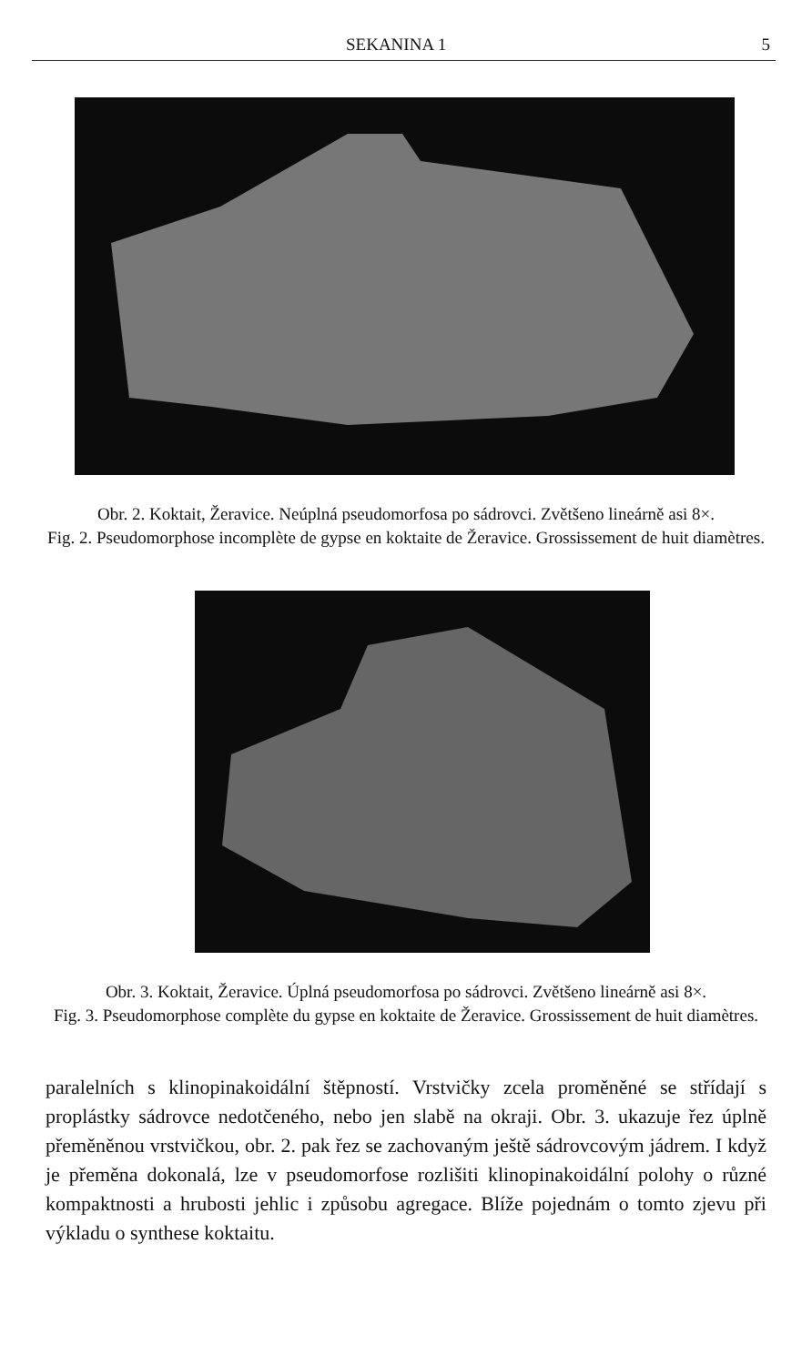SEKANINA 1 5
Obr. 2. Koktait, Žeravice. Neúplná pseudomorfosa po sádrovci. Zvětšeno lineárně asi 8×.
Fig. 2. Pseudomorphose incomplète de gypse en koktaite de Žeravice. Grossissement de huit diamètres.
Obr. 3. Koktait, Žeravice. Úplná pseudomorfosa po sádrovci. Zvětšeno lineárně asi 8×.
Fig. 3. Pseudomorphose complète du gypse en koktaite de Žeravice. Grossissement de huit diamètres.
paralelních s klinopinakoidální štěpností. Vrstvičky zcela proměněné se střídají s proplástky sádrovce nedotčeného, nebo jen slabě na okraji. Obr. 3. ukazuje řez úplně přeměněnou vrstvičkou, obr. 2. pak řez se zachovaným ještě sádrovcovým jádrem. I když je přeměna dokonalá, lze v pseudomorfose rozlišiti klinopinakoidální polohy o různé kompaktnosti a hrubosti jehlic i způsobu agregace. Blíže pojednám o tomto zjevu při výkladu o synthese koktaitu.